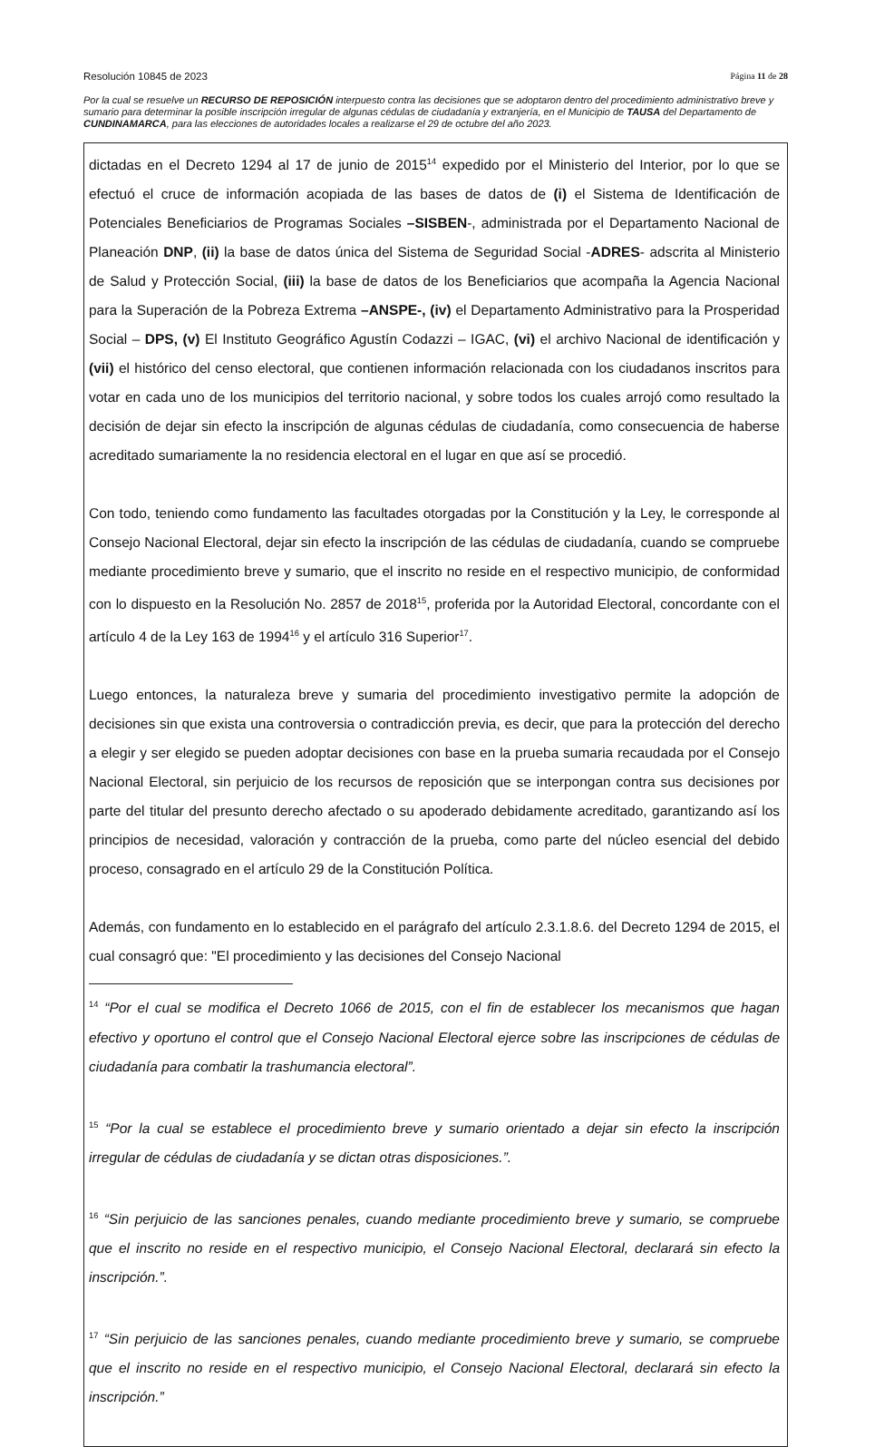Resolución 10845 de 2023 Página 11 de 28
Por la cual se resuelve un RECURSO DE REPOSICIÓN interpuesto contra las decisiones que se adoptaron dentro del procedimiento administrativo breve y sumario para determinar la posible inscripción irregular de algunas cédulas de ciudadanía y extranjería, en el Municipio de TAUSA del Departamento de CUNDINAMARCA, para las elecciones de autoridades locales a realizarse el 29 de octubre del año 2023.
dictadas en el Decreto 1294 al 17 de junio de 2015<sup>14</sup> expedido por el Ministerio del Interior, por lo que se efectuó el cruce de información acopiada de las bases de datos de (i) el Sistema de Identificación de Potenciales Beneficiarios de Programas Sociales –SISBEN-, administrada por el Departamento Nacional de Planeación DNP, (ii) la base de datos única del Sistema de Seguridad Social -ADRES- adscrita al Ministerio de Salud y Protección Social, (iii) la base de datos de los Beneficiarios que acompaña la Agencia Nacional para la Superación de la Pobreza Extrema –ANSPE-, (iv) el Departamento Administrativo para la Prosperidad Social – DPS, (v) El Instituto Geográfico Agustín Codazzi – IGAC, (vi) el archivo Nacional de identificación y (vii) el histórico del censo electoral, que contienen información relacionada con los ciudadanos inscritos para votar en cada uno de los municipios del territorio nacional, y sobre todos los cuales arrojó como resultado la decisión de dejar sin efecto la inscripción de algunas cédulas de ciudadanía, como consecuencia de haberse acreditado sumariamente la no residencia electoral en el lugar en que así se procedió.
Con todo, teniendo como fundamento las facultades otorgadas por la Constitución y la Ley, le corresponde al Consejo Nacional Electoral, dejar sin efecto la inscripción de las cédulas de ciudadanía, cuando se compruebe mediante procedimiento breve y sumario, que el inscrito no reside en el respectivo municipio, de conformidad con lo dispuesto en la Resolución No. 2857 de 2018<sup>15</sup>, proferida por la Autoridad Electoral, concordante con el artículo 4 de la Ley 163 de 1994<sup>16</sup> y el artículo 316 Superior<sup>17</sup>.
Luego entonces, la naturaleza breve y sumaria del procedimiento investigativo permite la adopción de decisiones sin que exista una controversia o contradicción previa, es decir, que para la protección del derecho a elegir y ser elegido se pueden adoptar decisiones con base en la prueba sumaria recaudada por el Consejo Nacional Electoral, sin perjuicio de los recursos de reposición que se interpongan contra sus decisiones por parte del titular del presunto derecho afectado o su apoderado debidamente acreditado, garantizando así los principios de necesidad, valoración y contracción de la prueba, como parte del núcleo esencial del debido proceso, consagrado en el artículo 29 de la Constitución Política.
Además, con fundamento en lo establecido en el parágrafo del artículo 2.3.1.8.6. del Decreto 1294 de 2015, el cual consagró que: "El procedimiento y las decisiones del Consejo Nacional
<sup>14</sup> “Por el cual se modifica el Decreto 1066 de 2015, con el fin de establecer los mecanismos que hagan efectivo y oportuno el control que el Consejo Nacional Electoral ejerce sobre las inscripciones de cédulas de ciudadanía para combatir la trashumancia electoral”.
<sup>15</sup> “Por la cual se establece el procedimiento breve y sumario orientado a dejar sin efecto la inscripción irregular de cédulas de ciudadanía y se dictan otras disposiciones.”.
<sup>16</sup> “Sin perjuicio de las sanciones penales, cuando mediante procedimiento breve y sumario, se compruebe que el inscrito no reside en el respectivo municipio, el Consejo Nacional Electoral, declarará sin efecto la inscripción.”.
<sup>17</sup> “Sin perjuicio de las sanciones penales, cuando mediante procedimiento breve y sumario, se compruebe que el inscrito no reside en el respectivo municipio, el Consejo Nacional Electoral, declarará sin efecto la inscripción.”